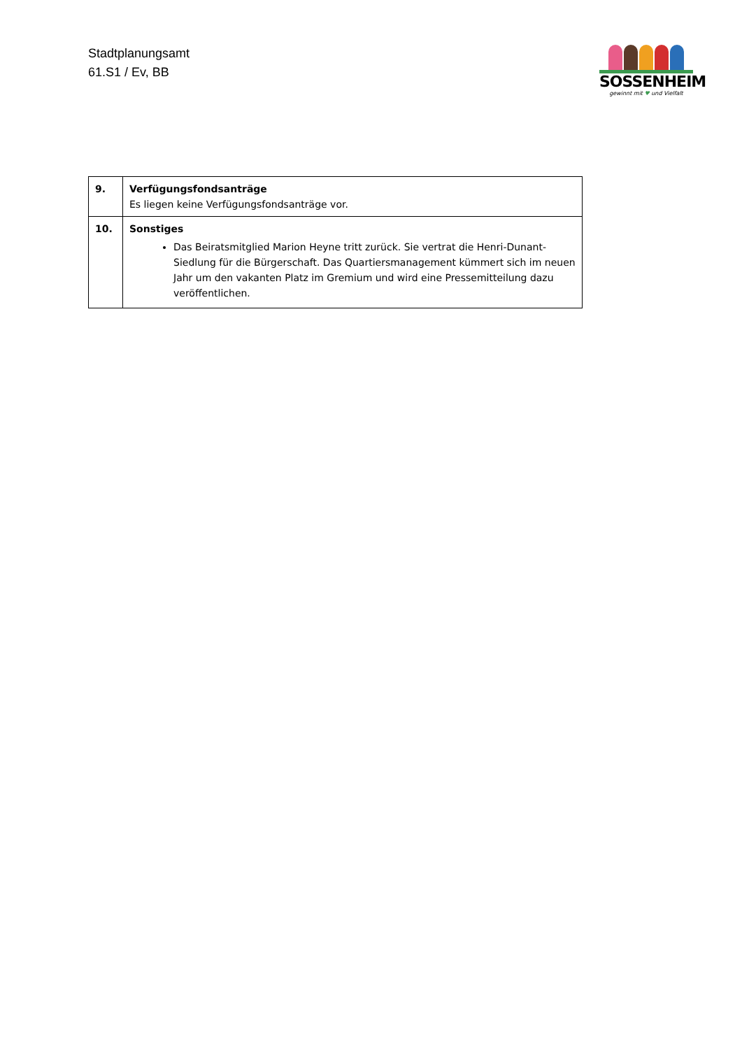Stadtplanungsamt
61.S1 / Ev, BB
SOSSENHEIM
gewinnt mit ♥ und Vielfalt
| 9. | Verfügungsfondsanträge Es liegen keine Verfügungsfondsanträge vor. |
| 10. | Sonstiges Das Beiratsmitglied Marion Heyne tritt zurück. Sie vertrat die Henri-Dunant-Siedlung für die Bürgerschaft. Das Quartiersmanagement kümmert sich im neuen Jahr um den vakanten Platz im Gremium und wird eine Pressemitteilung dazu veröffentlichen. |